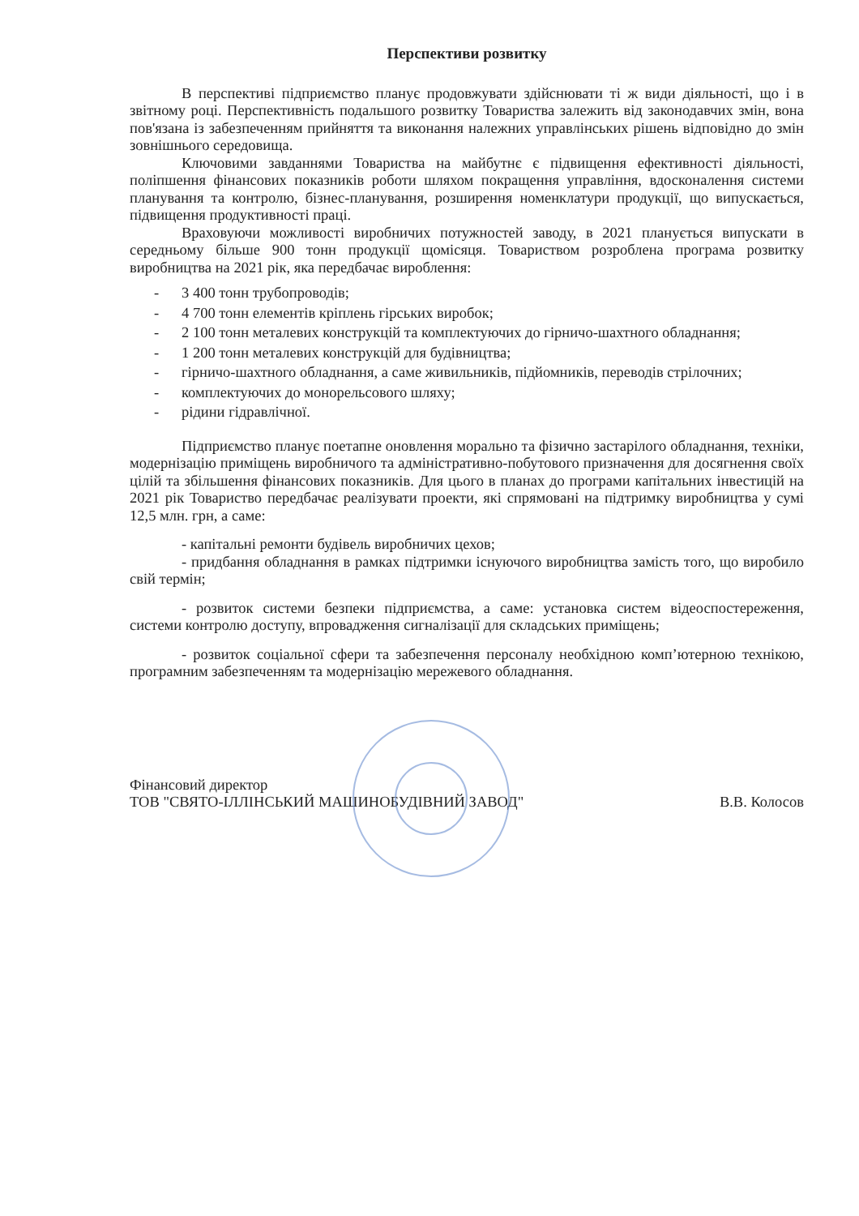Перспективи розвитку
В перспективі підприємство планує продовжувати здійснювати ті ж види діяльності, що і в звітному році. Перспективність подальшого розвитку Товариства залежить від законодавчих змін, вона пов'язана із забезпеченням прийняття та виконання належних управлінських рішень відповідно до змін зовнішнього середовища.
Ключовими завданнями Товариства на майбутнє є підвищення ефективності діяльності, поліпшення фінансових показників роботи шляхом покращення управління, вдосконалення системи планування та контролю, бізнес-планування, розширення номенклатури продукції, що випускається, підвищення продуктивності праці.
Враховуючи можливості виробничих потужностей заводу, в 2021 планується випускати в середньому більше 900 тонн продукції щомісяця. Товариством розроблена програма розвитку виробництва на 2021 рік, яка передбачає вироблення:
- 3 400 тонн трубопроводів;
- 4 700 тонн елементів кріплень гірських виробок;
- 2 100 тонн металевих конструкцій та комплектуючих до гірничо-шахтного обладнання;
- 1 200 тонн металевих конструкцій для будівництва;
- гірничо-шахтного обладнання, а саме живильників, підйомників, переводів стрілочних;
- комплектуючих до монорельсового шляху;
- рідини гідравлічної.
Підприємство планує поетапне оновлення морально та фізично застарілого обладнання, техніки, модернізацію приміщень виробничого та адміністративно-побутового призначення для досягнення своїх цілій та збільшення фінансових показників. Для цього в планах до програми капітальних інвестицій на 2021 рік Товариство передбачає реалізувати проекти, які спрямовані на підтримку виробництва у сумі 12,5 млн. грн, а саме:
- капітальні ремонти будівель виробничих цехов;
- придбання обладнання в рамках підтримки існуючого виробництва замість того, що виробило свій термін;
- розвиток системи безпеки підприємства, а саме: установка систем відеоспостереження, системи контролю доступу, впровадження сигналізації для складських приміщень;
- розвиток соціальної сфери та забезпечення персоналу необхідною комп’ютерною технікою, програмним забезпеченням та модернізацію мережевого обладнання.
Фінансовий директор
ТОВ "СВЯТО-ІЛЛІНСЬКИЙ МАШИНОБУДІВНИЙ ЗАВОД"
В.В. Колосов